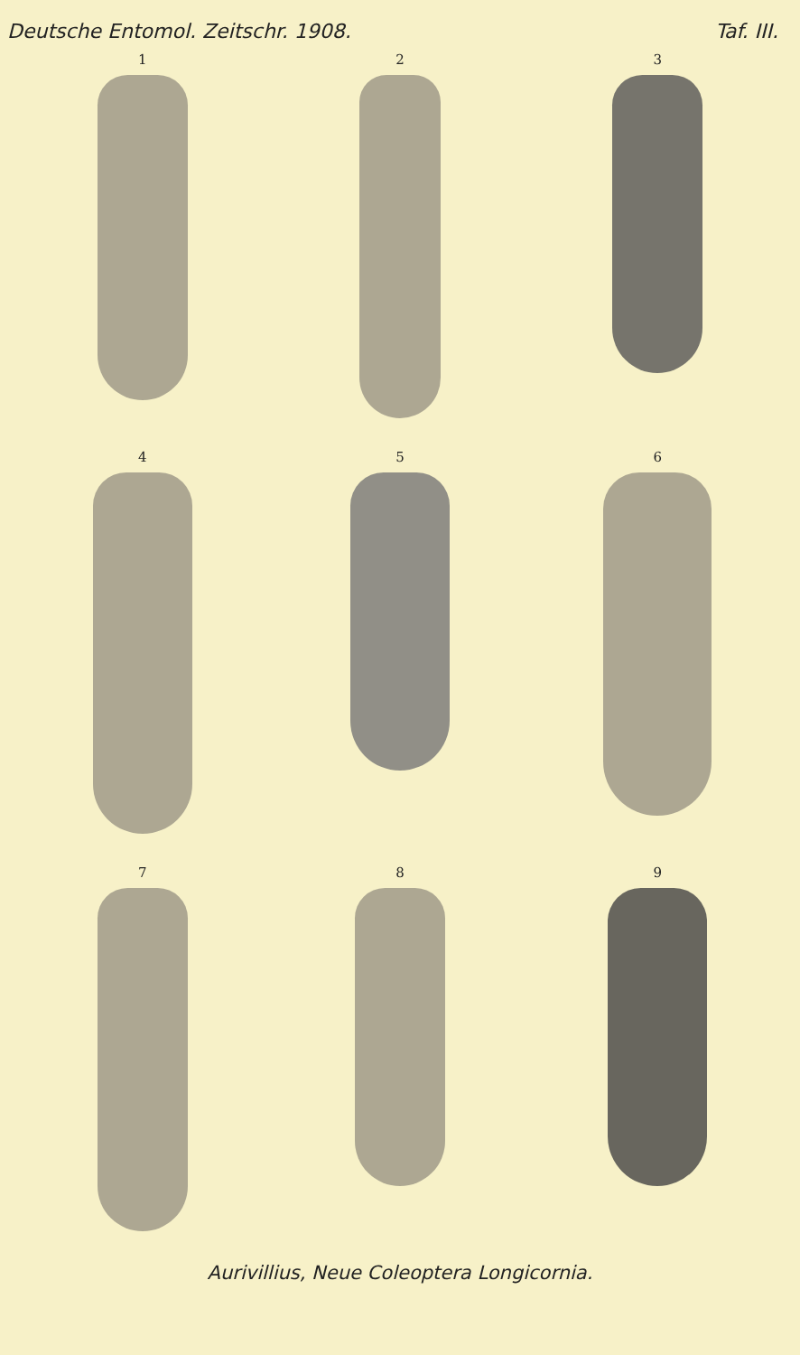Deutsche Entomol. Zeitschr. 1908. Taf. III.
1
2
3
4
5
6
7
8
9
Aurivillius, Neue Coleoptera Longicornia.